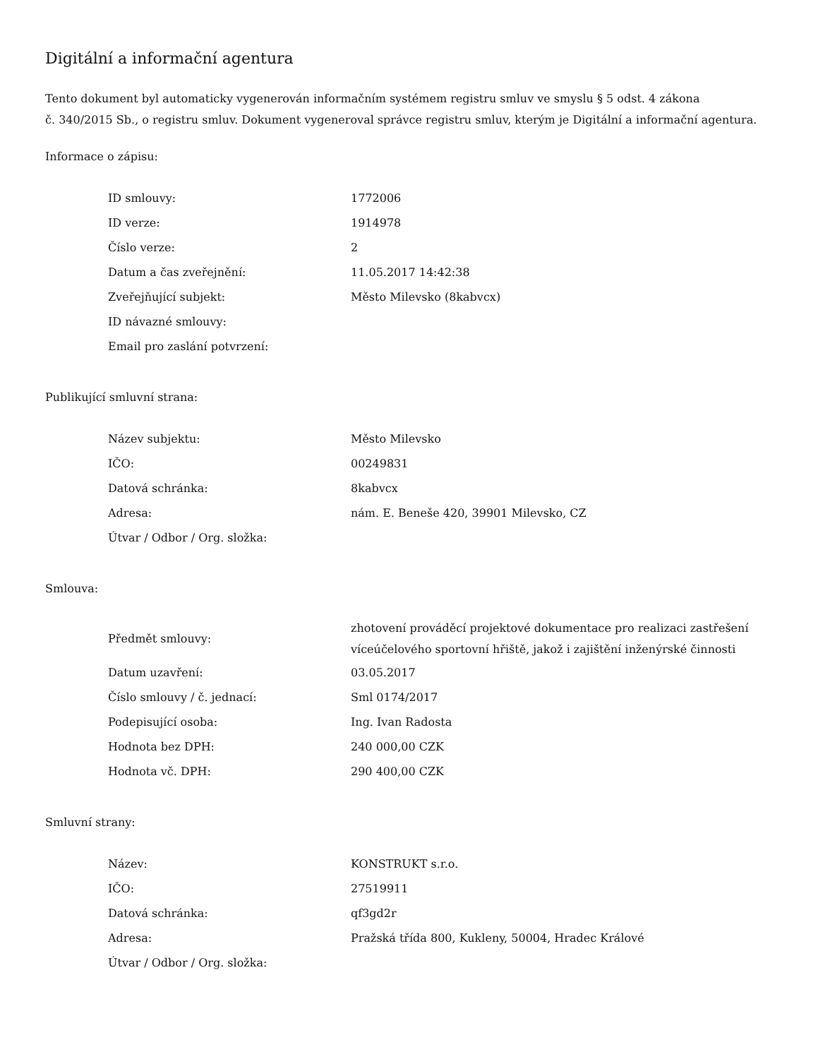Digitální a informační agentura
Tento dokument byl automaticky vygenerován informačním systémem registru smluv ve smyslu § 5 odst. 4 zákona
č. 340/2015 Sb., o registru smluv. Dokument vygeneroval správce registru smluv, kterým je Digitální a informační agentura.
Informace o zápisu:
| ID smlouvy: | 1772006 |
| ID verze: | 1914978 |
| Číslo verze: | 2 |
| Datum a čas zveřejnění: | 11.05.2017 14:42:38 |
| Zveřejňující subjekt: | Město Milevsko (8kabvcx) |
| ID návazné smlouvy: | |
| Email pro zaslání potvrzení: | |
Publikující smluvní strana:
| Název subjektu: | Město Milevsko |
| IČO: | 00249831 |
| Datová schránka: | 8kabvcx |
| Adresa: | nám. E. Beneše 420, 39901 Milevsko, CZ |
| Útvar / Odbor / Org. složka: | |
Smlouva:
| Předmět smlouvy: | zhotovení prováděcí projektové dokumentace pro realizaci zastřešení víceúčelového sportovní hřiště, jakož i zajištění inženýrské činnosti |
| Datum uzavření: | 03.05.2017 |
| Číslo smlouvy / č. jednací: | Sml 0174/2017 |
| Podepisující osoba: | Ing. Ivan Radosta |
| Hodnota bez DPH: | 240 000,00 CZK |
| Hodnota vč. DPH: | 290 400,00 CZK |
Smluvní strany:
| Název: | KONSTRUKT s.r.o. |
| IČO: | 27519911 |
| Datová schránka: | qf3gd2r |
| Adresa: | Pražská třída 800, Kukleny, 50004, Hradec Králové |
| Útvar / Odbor / Org. složka: | |